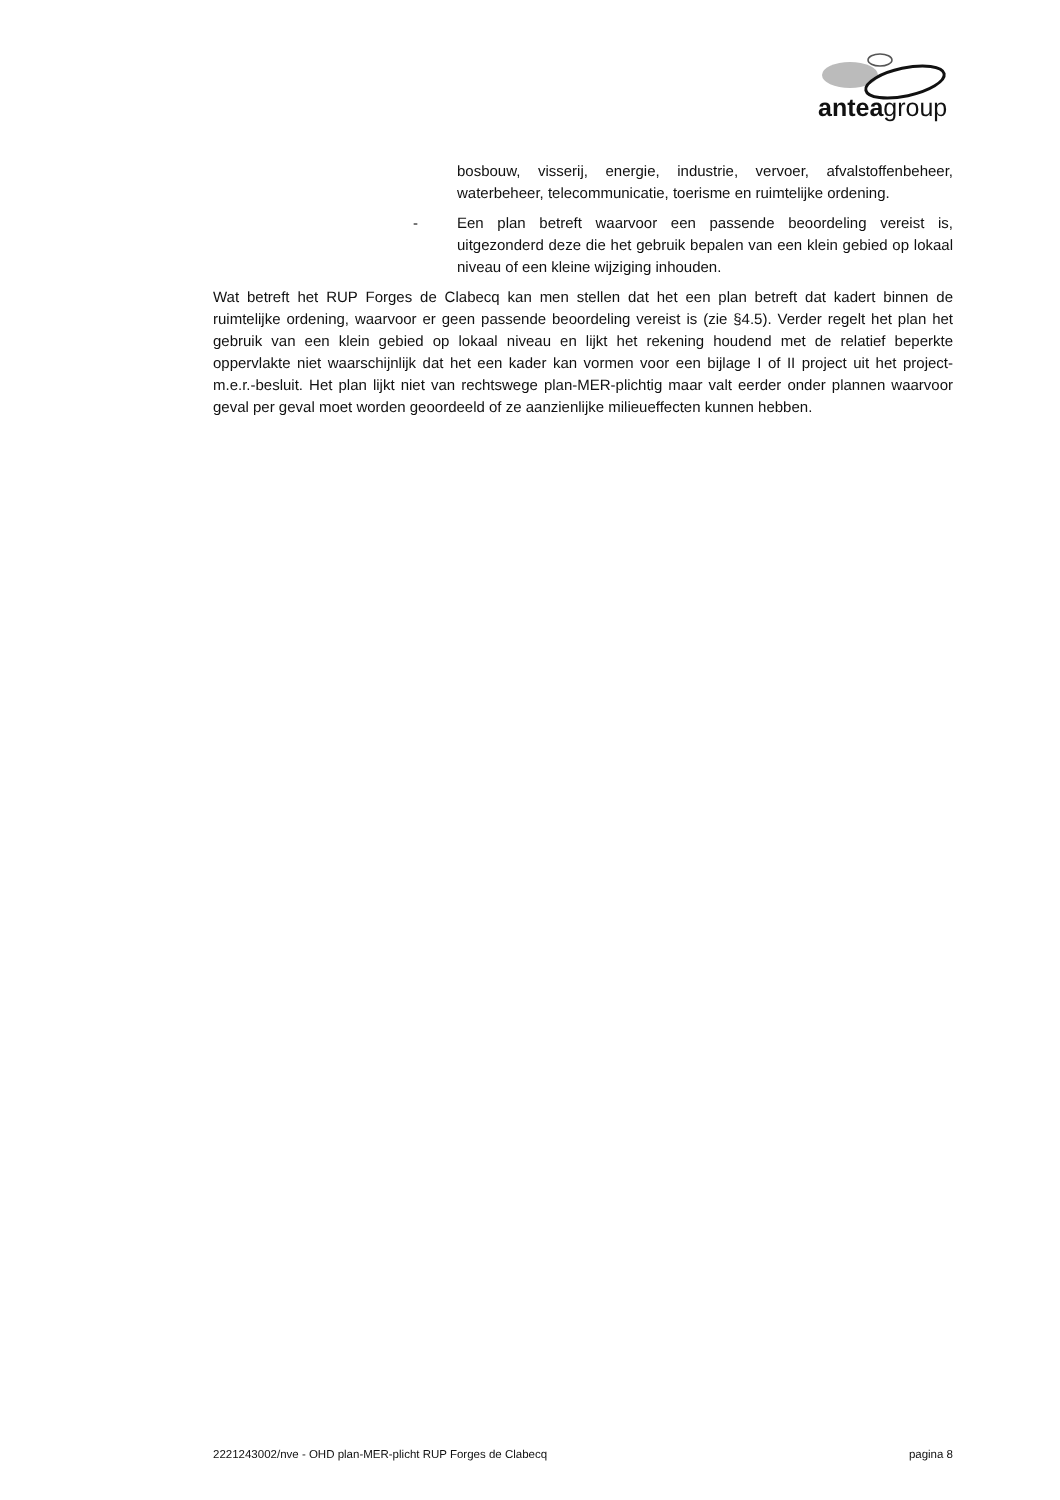anteagroup
bosbouw, visserij, energie, industrie, vervoer, afvalstoffenbeheer, waterbeheer, telecommunicatie, toerisme en ruimtelijke ordening.
- Een plan betreft waarvoor een passende beoordeling vereist is, uitgezonderd deze die het gebruik bepalen van een klein gebied op lokaal niveau of een kleine wijziging inhouden.
Wat betreft het RUP Forges de Clabecq kan men stellen dat het een plan betreft dat kadert binnen de ruimtelijke ordening, waarvoor er geen passende beoordeling vereist is (zie §4.5). Verder regelt het plan het gebruik van een klein gebied op lokaal niveau en lijkt het rekening houdend met de relatief beperkte oppervlakte niet waarschijnlijk dat het een kader kan vormen voor een bijlage I of II project uit het project-m.e.r.-besluit. Het plan lijkt niet van rechtswege plan-MER-plichtig maar valt eerder onder plannen waarvoor geval per geval moet worden geoordeeld of ze aanzienlijke milieueffecten kunnen hebben.
2221243002/nve - OHD plan-MER-plicht RUP Forges de Clabecq pagina 8